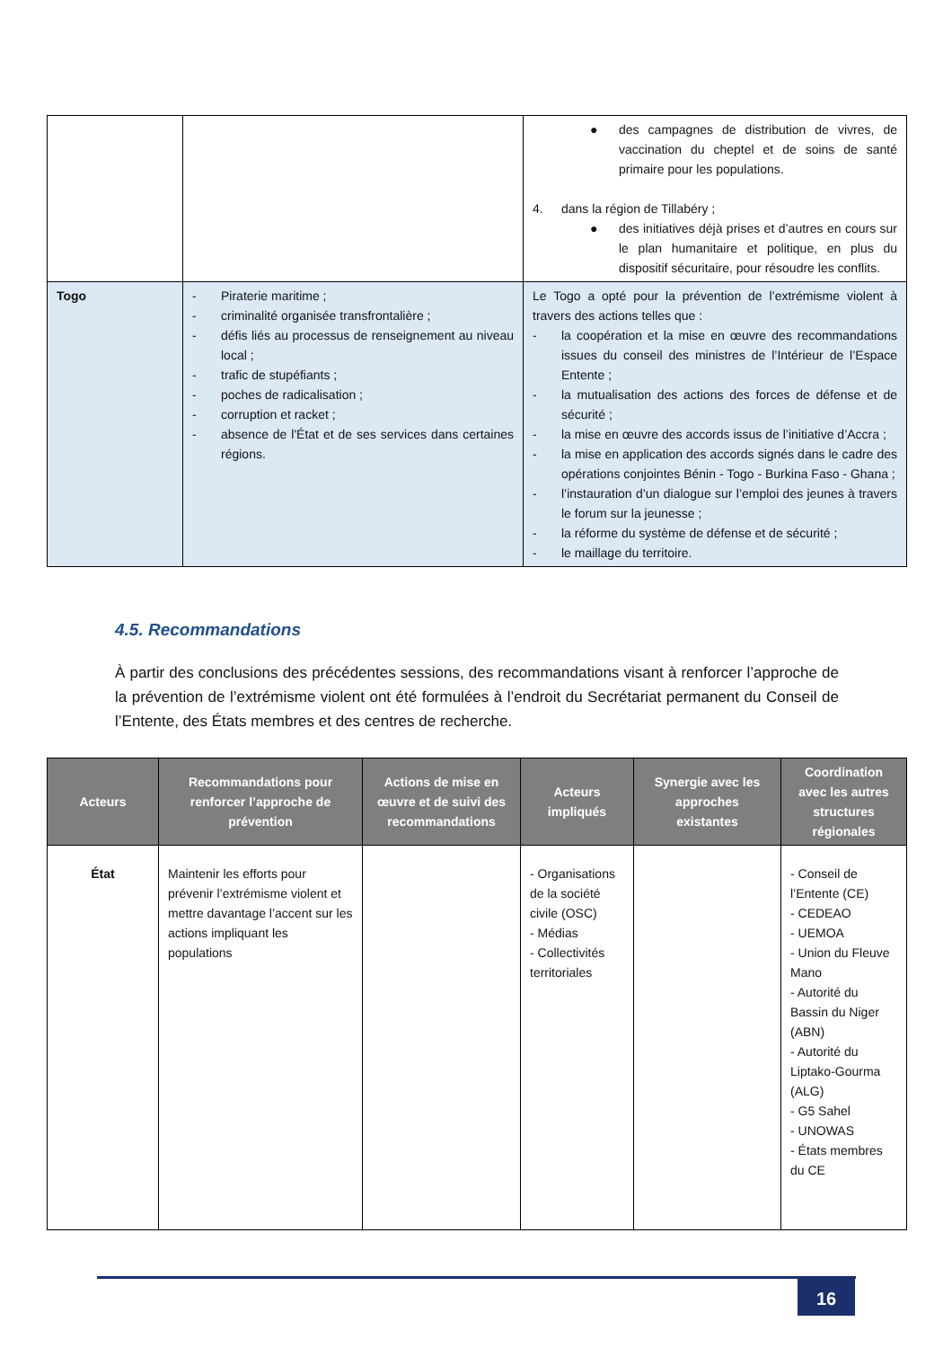| | | ● des campagnes de distribution de vivres, de vaccination du cheptel et de soins de santé primaire pour les populations. 4. dans la région de Tillabéry ; ● des initiatives déjà prises et d’autres en cours sur le plan humanitaire et politique, en plus du dispositif sécuritaire, pour résoudre les conflits. |
| Togo | - Piraterie maritime ; - criminalité organisée transfrontalière ; - défis liés au processus de renseignement au niveau local ; - trafic de stupéfiants ; - poches de radicalisation ; - corruption et racket ; - absence de l'État et de ses services dans certaines régions. | Le Togo a opté pour la prévention de l’extrémisme violent à travers des actions telles que : - la coopération et la mise en œuvre des recommandations issues du conseil des ministres de l’Intérieur de l’Espace Entente ; - la mutualisation des actions des forces de défense et de sécurité ; - la mise en œuvre des accords issus de l’initiative d’Accra ; - la mise en application des accords signés dans le cadre des opérations conjointes Bénin - Togo - Burkina Faso - Ghana ; - l’instauration d’un dialogue sur l’emploi des jeunes à travers le forum sur la jeunesse ; - la réforme du système de défense et de sécurité ; - le maillage du territoire. |
4.5. Recommandations
À partir des conclusions des précédentes sessions, des recommandations visant à renforcer l’approche de la prévention de l’extrémisme violent ont été formulées à l’endroit du Secrétariat permanent du Conseil de l’Entente, des États membres et des centres de recherche.
| Acteurs | Recommandations pour renforcer l’approche de prévention | Actions de mise en œuvre et de suivi des recommandations | Acteurs impliqués | Synergie avec les approches existantes | Coordination avec les autres structures régionales |
| --- | --- | --- | --- | --- | --- |
| État | Maintenir les efforts pour prévenir l’extrémisme violent et mettre davantage l’accent sur les actions impliquant les populations | | - Organisations de la société civile (OSC) - Médias - Collectivités territoriales | | - Conseil de l’Entente (CE) - CEDEAO - UEMOA - Union du Fleuve Mano - Autorité du Bassin du Niger (ABN) - Autorité du Liptako-Gourma (ALG) - G5 Sahel - UNOWAS - États membres du CE |
16